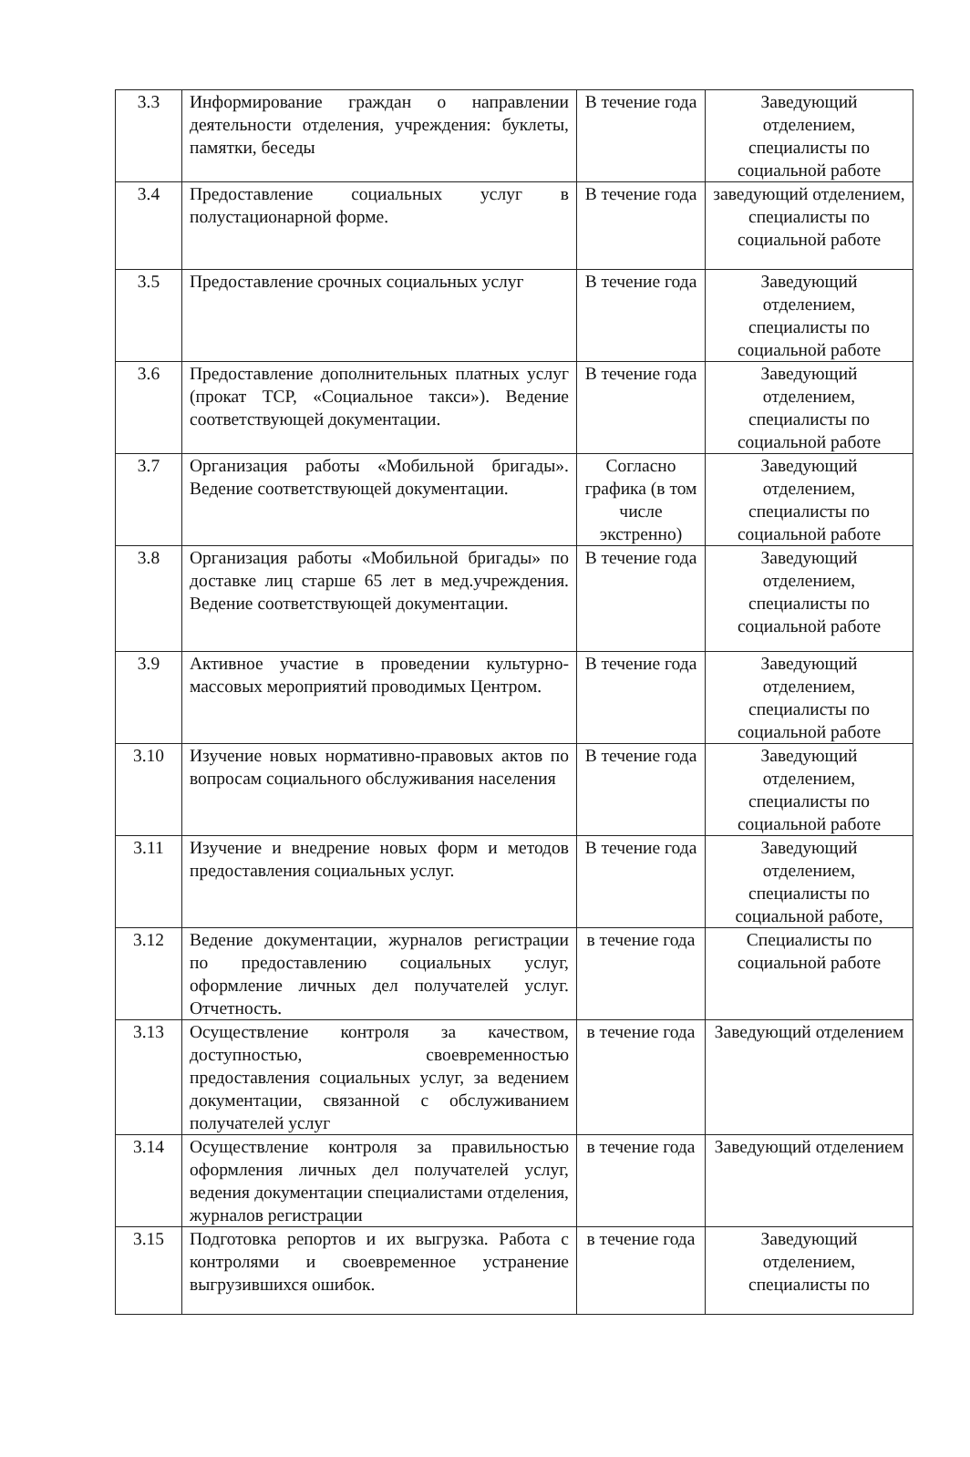| 3.3 | Информирование граждан о направлении деятельности отделения, учреждения: буклеты, памятки, беседы | В течение года | Заведующий отделением, специалисты по социальной работе |
| 3.4 | Предоставление социальных услуг в полустационарной форме. | В течение года | заведующий отделением, специалисты по социальной работе |
| 3.5 | Предоставление срочных социальных услуг | В течение года | Заведующий отделением, специалисты по социальной работе |
| 3.6 | Предоставление дополнительных платных услуг (прокат ТСР, «Социальное такси»). Ведение соответствующей документации. | В течение года | Заведующий отделением, специалисты по социальной работе |
| 3.7 | Организация работы «Мобильной бригады». Ведение соответствующей документации. | Согласно графика (в том числе экстренно) | Заведующий отделением, специалисты по социальной работе |
| 3.8 | Организация работы «Мобильной бригады» по доставке лиц старше 65 лет в мед.учреждения. Ведение соответствующей документации. | В течение года | Заведующий отделением, специалисты по социальной работе |
| 3.9 | Активное участие в проведении культурно-массовых мероприятий проводимых Центром. | В течение года | Заведующий отделением, специалисты по социальной работе |
| 3.10 | Изучение новых нормативно-правовых актов по вопросам социального обслуживания населения | В течение года | Заведующий отделением, специалисты по социальной работе |
| 3.11 | Изучение и внедрение новых форм и методов предоставления социальных услуг. | В течение года | Заведующий отделением, специалисты по социальной работе, |
| 3.12 | Ведение документации, журналов регистрации по предоставлению социальных услуг, оформление личных дел получателей услуг. Отчетность. | в течение года | Специалисты по социальной работе |
| 3.13 | Осуществление контроля за качеством, доступностью, своевременностью предоставления социальных услуг, за ведением документации, связанной с обслуживанием получателей услуг | в течение года | Заведующий отделением |
| 3.14 | Осуществление контроля за правильностью оформления личных дел получателей услуг, ведения документации специалистами отделения, журналов регистрации | в течение года | Заведующий отделением |
| 3.15 | Подготовка репортов и их выгрузка. Работа с контролями и своевременное устранение выгрузившихся ошибок. | в течение года | Заведующий отделением, специалисты по |